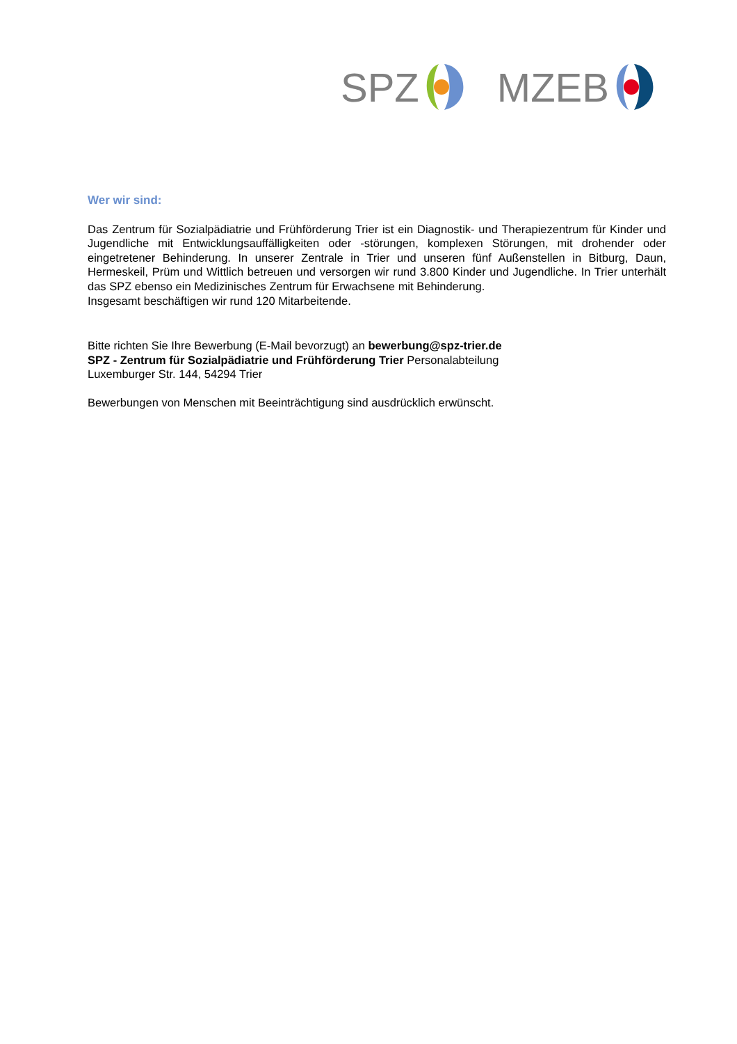SPZ MZEB
Wer wir sind:
Das Zentrum für Sozialpädiatrie und Frühförderung Trier ist ein Diagnostik- und Therapiezentrum für Kinder und Jugendliche mit Entwicklungsauffälligkeiten oder -störungen, komplexen Störungen, mit drohender oder eingetretener Behinderung. In unserer Zentrale in Trier und unseren fünf Außenstellen in Bitburg, Daun, Hermeskeil, Prüm und Wittlich betreuen und versorgen wir rund 3.800 Kinder und Jugendliche. In Trier unterhält das SPZ ebenso ein Medizinisches Zentrum für Erwachsene mit Behinderung.
Insgesamt beschäftigen wir rund 120 Mitarbeitende.
Bitte richten Sie Ihre Bewerbung (E-Mail bevorzugt) an bewerbung@spz-trier.de
SPZ - Zentrum für Sozialpädiatrie und Frühförderung Trier Personalabteilung
Luxemburger Str. 144, 54294 Trier
Bewerbungen von Menschen mit Beeinträchtigung sind ausdrücklich erwünscht.